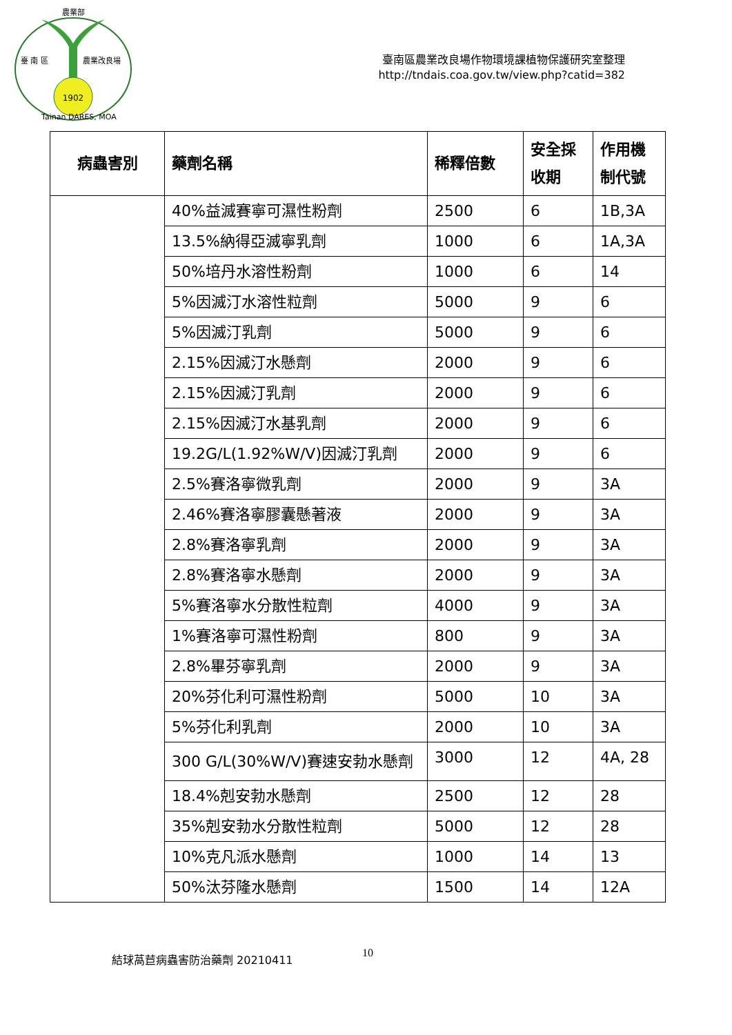農業部
臺 南 區
農業改良場
1902
Tainan DARES, MOA
臺南區農業改良場作物環境課植物保護研究室整理
http://tndais.coa.gov.tw/view.php?catid=382
| 病蟲害別 | 藥劑名稱 | 稀釋倍數 | 安全採收期 | 作用機制代號 |
| --- | --- | --- | --- | --- |
| | 40%益滅賽寧可濕性粉劑 | 2500 | 6 | 1B,3A |
| | 13.5%納得亞滅寧乳劑 | 1000 | 6 | 1A,3A |
| | 50%培丹水溶性粉劑 | 1000 | 6 | 14 |
| | 5%因滅汀水溶性粒劑 | 5000 | 9 | 6 |
| | 5%因滅汀乳劑 | 5000 | 9 | 6 |
| | 2.15%因滅汀水懸劑 | 2000 | 9 | 6 |
| | 2.15%因滅汀乳劑 | 2000 | 9 | 6 |
| | 2.15%因滅汀水基乳劑 | 2000 | 9 | 6 |
| | 19.2G/L(1.92%W/V)因滅汀乳劑 | 2000 | 9 | 6 |
| | 2.5%賽洛寧微乳劑 | 2000 | 9 | 3A |
| | 2.46%賽洛寧膠囊懸著液 | 2000 | 9 | 3A |
| | 2.8%賽洛寧乳劑 | 2000 | 9 | 3A |
| | 2.8%賽洛寧水懸劑 | 2000 | 9 | 3A |
| | 5%賽洛寧水分散性粒劑 | 4000 | 9 | 3A |
| | 1%賽洛寧可濕性粉劑 | 800 | 9 | 3A |
| | 2.8%畢芬寧乳劑 | 2000 | 9 | 3A |
| | 20%芬化利可濕性粉劑 | 5000 | 10 | 3A |
| | 5%芬化利乳劑 | 2000 | 10 | 3A |
| | 300 G/L(30%W/V)賽速安勃水懸劑 | 3000 | 12 | 4A, 28 |
| | 18.4%剋安勃水懸劑 | 2500 | 12 | 28 |
| | 35%剋安勃水分散性粒劑 | 5000 | 12 | 28 |
| | 10%克凡派水懸劑 | 1000 | 14 | 13 |
| | 50%汰芬隆水懸劑 | 1500 | 14 | 12A |
結球萵苣病蟲害防治藥劑 20210411 10